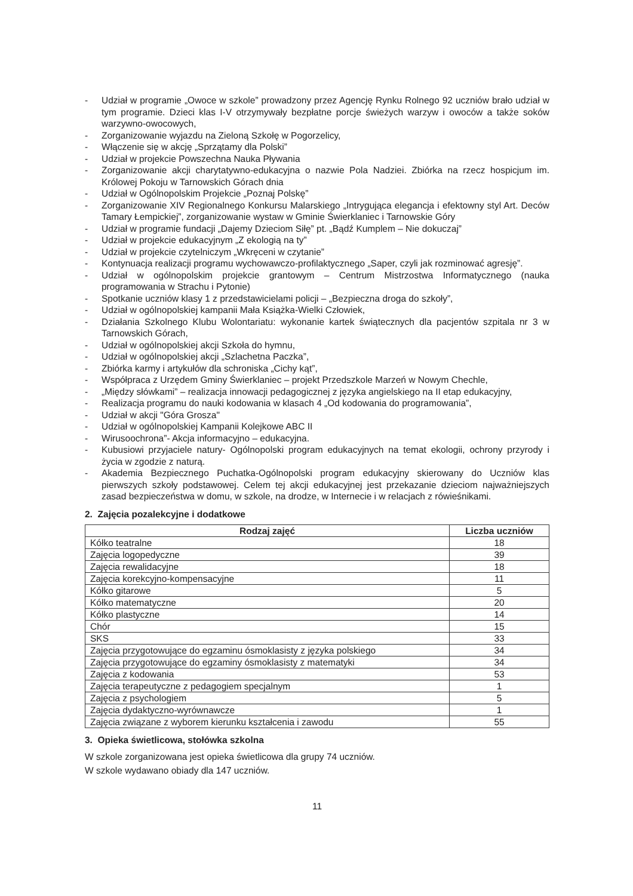- Udział w programie „Owoce w szkole” prowadzony przez Agencję Rynku Rolnego 92 uczniów brało udział w tym programie. Dzieci klas I-V otrzymywały bezpłatne porcje świeżych warzyw i owoców a także soków warzywno-owocowych,
- Zorganizowanie wyjazdu na Zieloną Szkołę w Pogorzelicy,
- Włączenie się w akcję „Sprzątamy dla Polski”
- Udział w projekcie Powszechna Nauka Pływania
- Zorganizowanie akcji charytatywno-edukacyjna o nazwie Pola Nadziei. Zbiórka na rzecz hospicjum im. Królowej Pokoju w Tarnowskich Górach dnia
- Udział w Ogólnopolskim Projekcie „Poznaj Polskę”
- Zorganizowanie XIV Regionalnego Konkursu Malarskiego „Intrygująca elegancja i efektowny styl Art. Deców Tamary Łempickiej”, zorganizowanie wystaw w Gminie Świerklaniec i Tarnowskie Góry
- Udział w programie fundacji „Dajemy Dzieciom Siłę” pt. „Bądź Kumplem – Nie dokuczaj”
- Udział w projekcie edukacyjnym „Z ekologią na ty”
- Udział w projekcie czytelniczym „Wkręceni w czytanie”
- Kontynuacja realizacji programu wychowawczo-profilaktycznego „Saper, czyli jak rozminować agresję”.
- Udział w ogólnopolskim projekcie grantowym – Centrum Mistrzostwa Informatycznego (nauka programowania w Strachu i Pytonie)
- Spotkanie uczniów klasy 1 z przedstawicielami policji – „Bezpieczna droga do szkoły”,
- Udział w ogólnopolskiej kampanii Mała Książka-Wielki Człowiek,
- Działania Szkolnego Klubu Wolontariatu: wykonanie kartek świątecznych dla pacjentów szpitala nr 3 w Tarnowskich Górach,
- Udział w ogólnopolskiej akcji Szkoła do hymnu,
- Udział w ogólnopolskiej akcji „Szlachetna Paczka”,
- Zbiórka karmy i artykułów dla schroniska „Cichy kąt”,
- Współpraca z Urzędem Gminy Świerklaniec – projekt Przedszkole Marzeń w Nowym Chechle,
- „Między słówkami” – realizacja innowacji pedagogicznej z języka angielskiego na II etap edukacyjny,
- Realizacja programu do nauki kodowania w klasach 4 „Od kodowania do programowania”,
- Udział w akcji "Góra Grosza"
- Udział w ogólnopolskiej Kampanii Kolejkowe ABC II
- Wirusoochrona”- Akcja informacyjno – edukacyjna.
- Kubusiowi przyjaciele natury- Ogólnopolski program edukacyjnych na temat ekologii, ochrony przyrody i życia w zgodzie z naturą.
- Akademia Bezpiecznego Puchatka-Ogólnopolski program edukacyjny skierowany do Uczniów klas pierwszych szkoły podstawowej. Celem tej akcji edukacyjnej jest przekazanie dzieciom najważniejszych zasad bezpieczeństwa w domu, w szkole, na drodze, w Internecie i w relacjach z rówieśnikami.
2. Zajęcia pozalekcyjne i dodatkowe
| Rodzaj zajęć | Liczba uczniów |
| --- | --- |
| Kółko teatralne | 18 |
| Zajęcia logopedyczne | 39 |
| Zajęcia rewalidacyjne | 18 |
| Zajęcia korekcyjno-kompensacyjne | 11 |
| Kółko gitarowe | 5 |
| Kółko matematyczne | 20 |
| Kółko plastyczne | 14 |
| Chór | 15 |
| SKS | 33 |
| Zajęcia przygotowujące do egzaminu ósmoklasisty z języka polskiego | 34 |
| Zajęcia przygotowujące do egzaminy ósmoklasisty z matematyki | 34 |
| Zajęcia z kodowania | 53 |
| Zajęcia terapeutyczne z pedagogiem specjalnym | 1 |
| Zajęcia z psychologiem | 5 |
| Zajęcia dydaktyczno-wyrównawcze | 1 |
| Zajęcia związane z wyborem kierunku kształcenia i zawodu | 55 |
3. Opieka świetlicowa, stołówka szkolna
W szkole zorganizowana jest opieka świetlicowa dla grupy 74 uczniów.
W szkole wydawano obiady dla 147 uczniów.
11